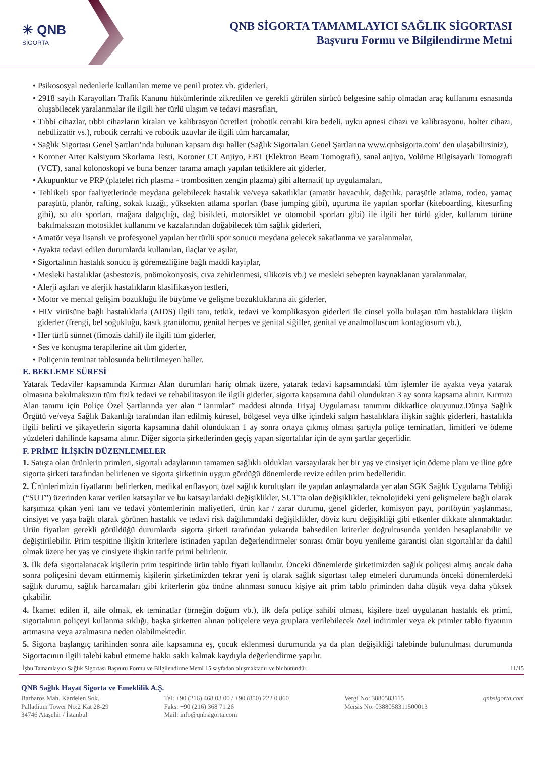✳ QNB
SİGORTA
QNB SİGORTA TAMAMLAYICI SAĞLIK SİGORTASI
Başvuru Formu ve Bilgilendirme Metni
• Psikososyal nedenlerle kullanılan meme ve penil protez vb. giderleri,
• 2918 sayılı Karayolları Trafik Kanunu hükümlerinde zikredilen ve gerekli görülen sürücü belgesine sahip olmadan araç kullanımı esnasında oluşabilecek yaralanmalar ile ilgili her türlü ulaşım ve tedavi masrafları,
• Tıbbi cihazlar, tıbbi cihazların kiraları ve kalibrasyon ücretleri (robotik cerrahi kira bedeli, uyku apnesi cihazı ve kalibrasyonu, holter cihazı, nebülizatör vs.), robotik cerrahi ve robotik uzuvlar ile ilgili tüm harcamalar,
• Sağlık Sigortası Genel Şartları’nda bulunan kapsam dışı haller (Sağlık Sigortaları Genel Şartlarına www.qnbsigorta.com’ den ulaşabilirsiniz),
• Koroner Arter Kalsiyum Skorlama Testi, Koroner CT Anjiyo, EBT (Elektron Beam Tomografi), sanal anjiyo, Volüme Bilgisayarlı Tomografi (VCT), sanal kolonoskopi ve buna benzer tarama amaçlı yapılan tetkiklere ait giderler,
• Akupunktur ve PRP (platelet rich plasma - trombositten zengin plazma) gibi alternatif tıp uygulamaları,
• Tehlikeli spor faaliyetlerinde meydana gelebilecek hastalık ve/veya sakatlıklar (amatör havacılık, dağcılık, paraşütle atlama, rodeo, yamaç paraşütü, planör, rafting, sokak kızağı, yüksekten atlama sporları (base jumping gibi), uçurtma ile yapılan sporlar (kiteboarding, kitesurfing gibi), su altı sporları, mağara dalgıçlığı, dağ bisikleti, motorsiklet ve otomobil sporları gibi) ile ilgili her türlü gider, kullanım türüne bakılmaksızın motosiklet kullanımı ve kazalarından doğabilecek tüm sağlık giderleri,
• Amatör veya lisanslı ve profesyonel yapılan her türlü spor sonucu meydana gelecek sakatlanma ve yaralanmalar,
• Ayakta tedavi edilen durumlarda kullanılan, ilaçlar ve aşılar,
• Sigortalının hastalık sonucu iş göremezliğine bağlı maddi kayıplar,
• Mesleki hastalıklar (asbestozis, pnömokonyosis, cıva zehirlenmesi, silikozis vb.) ve mesleki sebepten kaynaklanan yaralanmalar,
• Alerji aşıları ve alerjik hastalıkların klasifikasyon testleri,
• Motor ve mental gelişim bozukluğu ile büyüme ve gelişme bozukluklarına ait giderler,
• HIV virüsüne bağlı hastalıklarla (AIDS) ilgili tanı, tetkik, tedavi ve komplikasyon giderleri ile cinsel yolla bulaşan tüm hastalıklara ilişkin giderler (frengi, bel soğukluğu, kasık granülomu, genital herpes ve genital siğiller, genital ve analmolluscum kontagiosum vb.),
• Her türlü sünnet (fimozis dahil) ile ilgili tüm giderler,
• Ses ve konuşma terapilerine ait tüm giderler,
• Poliçenin teminat tablosunda belirtilmeyen haller.
E. BEKLEME SÜRESİ
Yatarak Tedaviler kapsamında Kırmızı Alan durumları hariç olmak üzere, yatarak tedavi kapsamındaki tüm işlemler ile ayakta veya yatarak olmasına bakılmaksızın tüm fizik tedavi ve rehabilitasyon ile ilgili giderler, sigorta kapsamına dahil olunduktan 3 ay sonra kapsama alınır. Kırmızı Alan tanımı için Poliçe Özel Şartlarında yer alan “Tanımlar” maddesi altında Triyaj Uygulaması tanımını dikkatlice okuyunuz.Dünya Sağlık Örgütü ve/veya Sağlık Bakanlığı tarafından ilan edilmiş küresel, bölgesel veya ülke içindeki salgın hastalıklara ilişkin sağlık giderleri, hastalıkla ilgili belirti ve şikayetlerin sigorta kapsamına dahil olunduktan 1 ay sonra ortaya çıkmış olması şartıyla poliçe teminatları, limitleri ve ödeme yüzdeleri dahilinde kapsama alınır. Diğer sigorta şirketlerinden geçiş yapan sigortalılar için de aynı şartlar geçerlidir.
F. PRİME İLİŞKİN DÜZENLEMELER
1. Satışta olan ürünlerin primleri, sigortalı adaylarının tamamen sağlıklı oldukları varsayılarak her bir yaş ve cinsiyet için ödeme planı ve iline göre sigorta şirketi tarafından belirlenen ve sigorta şirketinin uygun gördüğü dönemlerde revize edilen prim bedelleridir.
2. Ürünlerimizin fiyatlarını belirlerken, medikal enflasyon, özel sağlık kuruluşları ile yapılan anlaşmalarda yer alan SGK Sağlık Uygulama Tebliği (“SUT”) üzerinden karar verilen katsayılar ve bu katsayılardaki değişiklikler, SUT’ta olan değişiklikler, teknolojideki yeni gelişmelere bağlı olarak karşımıza çıkan yeni tanı ve tedavi yöntemlerinin maliyetleri, ürün kar / zarar durumu, genel giderler, komisyon payı, portföyün yaşlanması, cinsiyet ve yaşa bağlı olarak görünen hastalık ve tedavi risk dağılımındaki değişiklikler, döviz kuru değişikliği gibi etkenler dikkate alınmaktadır. Ürün fiyatları gerekli görüldüğü durumlarda sigorta şirketi tarafından yukarıda bahsedilen kriterler doğrultusunda yeniden hesaplanabilir ve değiştirilebilir. Prim tespitine ilişkin kriterlere istinaden yapılan değerlendirmeler sonrası ömür boyu yenileme garantisi olan sigortalılar da dahil olmak üzere her yaş ve cinsiyete ilişkin tarife primi belirlenir.
3. İlk defa sigortalanacak kişilerin prim tespitinde ürün tablo fiyatı kullanılır. Önceki dönemlerde şirketimizden sağlık poliçesi almış ancak daha sonra poliçesini devam ettirmemiş kişilerin şirketimizden tekrar yeni iş olarak sağlık sigortası talep etmeleri durumunda önceki dönemlerdeki sağlık durumu, sağlık harcamaları gibi kriterlerin göz önüne alınması sonucu kişiye ait prim tablo priminden daha düşük veya daha yüksek çıkabilir.
4. İkamet edilen il, aile olmak, ek teminatlar (örneğin doğum vb.), ilk defa poliçe sahibi olması, kişilere özel uygulanan hastalık ek primi, sigortalının poliçeyi kullanma sıklığı, başka şirketten alınan poliçelere veya gruplara verilebilecek özel indirimler veya ek primler tablo fiyatının artmasına veya azalmasına neden olabilmektedir.
5. Sigorta başlangıç tarihinden sonra aile kapsamına eş, çocuk eklenmesi durumunda ya da plan değişikliği talebinde bulunulması durumunda Sigortacının ilgili talebi kabul etmeme hakkı saklı kalmak kaydıyla değerlendirme yapılır.
İşbu Tamamlayıcı Sağlık Sigortası Başvuru Formu ve Bilgilendirme Metni 15 sayfadan oluşmaktadır ve bir bütündür. 11/15
QNB Sağlık Hayat Sigorta ve Emeklilik A.Ş.
Barbaros Mah. Kardelen Sok.
Palladium Tower No:2 Kat 28-29
34746 Ataşehir / İstanbul
Tel: +90 (216) 468 03 00 / +90 (850) 222 0 860
Faks: +90 (216) 368 71 26
Mail: info@qnbsigorta.com
Vergi No: 3880583115
Mersis No: 0388058311500013
qnbsigorta.com